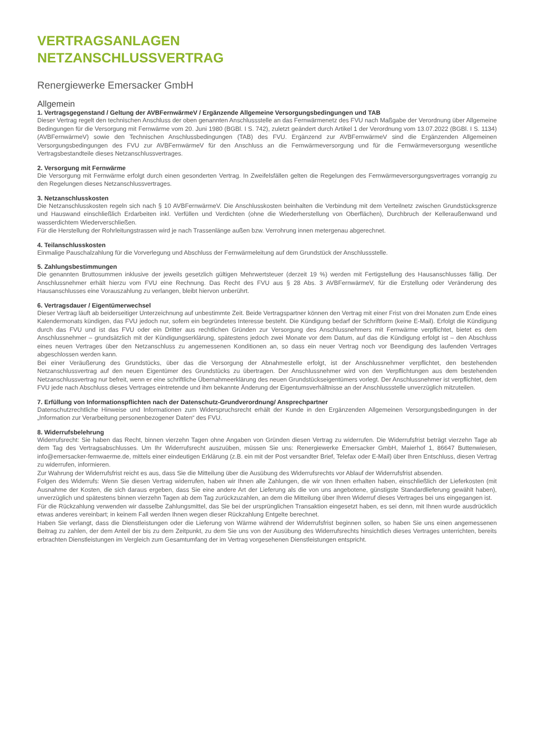VERTRAGSANLAGEN
NETZANSCHLUSSVERTRAG
Renergiewerke Emersacker GmbH
Allgemein
1. Vertragsgegenstand / Geltung der AVBFernwärmeV / Ergänzende Allgemeine Versorgungsbedingungen und TAB
Dieser Vertrag regelt den technischen Anschluss der oben genannten Anschlussstelle an das Fernwärmenetz des FVU nach Maßgabe der Verordnung über Allgemeine Bedingungen für die Versorgung mit Fernwärme vom 20. Juni 1980 (BGBl. I S. 742), zuletzt geändert durch Artikel 1 der Verordnung vom 13.07.2022 (BGBl. I S. 1134) (AVBFernwärmeV) sowie den Technischen Anschlussbedingungen (TAB) des FVU. Ergänzend zur AVBFernwärmeV sind die Ergänzenden Allgemeinen Versorgungsbedingungen des FVU zur AVBFernwärmeV für den Anschluss an die Fernwärmeversorgung und für die Fernwärmeversorgung wesentliche Vertragsbestandteile dieses Netzanschlussvertrages.
2. Versorgung mit Fernwärme
Die Versorgung mit Fernwärme erfolgt durch einen gesonderten Vertrag. In Zweifelsfällen gelten die Regelungen des Fernwärmeversorgungsvertrages vorrangig zu den Regelungen dieses Netzanschlussvertrages.
3. Netzanschlusskosten
Die Netzanschlusskosten regeln sich nach § 10 AVBFernwärmeV. Die Anschlusskosten beinhalten die Verbindung mit dem Verteilnetz zwischen Grundstücksgrenze und Hauswand einschließlich Erdarbeiten inkl. Verfüllen und Verdichten (ohne die Wiederherstellung von Oberflächen), Durchbruch der Kelleraußenwand und wasserdichtem Wiederverschließen.
Für die Herstellung der Rohrleitungstrassen wird je nach Trassenlänge außen bzw. Verrohrung innen metergenau abgerechnet.
4. Teilanschlusskosten
Einmalige Pauschalzahlung für die Vorverlegung und Abschluss der Fernwärmeleitung auf dem Grundstück der Anschlussstelle.
5. Zahlungsbestimmungen
Die genannten Bruttosummen inklusive der jeweils gesetzlich gültigen Mehrwertsteuer (derzeit 19 %) werden mit Fertigstellung des Hausanschlusses fällig. Der Anschlussnehmer erhält hierzu vom FVU eine Rechnung. Das Recht des FVU aus § 28 Abs. 3 AVBFernwärmeV, für die Erstellung oder Veränderung des Hausanschlusses eine Vorauszahlung zu verlangen, bleibt hiervon unberührt.
6. Vertragsdauer / Eigentümerwechsel
Dieser Vertrag läuft ab beiderseitiger Unterzeichnung auf unbestimmte Zeit. Beide Vertragspartner können den Vertrag mit einer Frist von drei Monaten zum Ende eines Kalendermonats kündigen, das FVU jedoch nur, sofern ein begründetes Interesse besteht. Die Kündigung bedarf der Schriftform (keine E-Mail). Erfolgt die Kündigung durch das FVU und ist das FVU oder ein Dritter aus rechtlichen Gründen zur Versorgung des Anschlussnehmers mit Fernwärme verpflichtet, bietet es dem Anschlussnehmer – grundsätzlich mit der Kündigungserklärung, spätestens jedoch zwei Monate vor dem Datum, auf das die Kündigung erfolgt ist – den Abschluss eines neuen Vertrages über den Netzanschluss zu angemessenen Konditionen an, so dass ein neuer Vertrag noch vor Beendigung des laufenden Vertrages abgeschlossen werden kann.
Bei einer Veräußerung des Grundstücks, über das die Versorgung der Abnahmestelle erfolgt, ist der Anschlussnehmer verpflichtet, den bestehenden Netzanschlussvertrag auf den neuen Eigentümer des Grundstücks zu übertragen. Der Anschlussnehmer wird von den Verpflichtungen aus dem bestehenden Netzanschlussvertrag nur befreit, wenn er eine schriftliche Übernahmeerklärung des neuen Grundstückseigentümers vorlegt. Der Anschlussnehmer ist verpflichtet, dem FVU jede nach Abschluss dieses Vertrages eintretende und ihm bekannte Änderung der Eigentumsverhältnisse an der Anschlussstelle unverzüglich mitzuteilen.
7. Erfüllung von Informationspflichten nach der Datenschutz-Grundverordnung/ Ansprechpartner
Datenschutzrechtliche Hinweise und Informationen zum Widerspruchsrecht erhält der Kunde in den Ergänzenden Allgemeinen Versorgungsbedingungen in der „Information zur Verarbeitung personenbezogener Daten“ des FVU.
8. Widerrufsbelehrung
Widerrufsrecht: Sie haben das Recht, binnen vierzehn Tagen ohne Angaben von Gründen diesen Vertrag zu widerrufen. Die Widerrufsfrist beträgt vierzehn Tage ab dem Tag des Vertragsabschlusses. Um Ihr Widerrufsrecht auszuüben, müssen Sie uns: Renergiewerke Emersacker GmbH, Maierhof 1, 86647 Buttenwiesen, info@emersacker-fernwaerme.de, mittels einer eindeutigen Erklärung (z.B. ein mit der Post versandter Brief, Telefax oder E-Mail) über Ihren Entschluss, diesen Vertrag zu widerrufen, informieren.
Zur Wahrung der Widerrufsfrist reicht es aus, dass Sie die Mitteilung über die Ausübung des Widerrufsrechts vor Ablauf der Widerrufsfrist absenden.
Folgen des Widerrufs: Wenn Sie diesen Vertrag widerrufen, haben wir Ihnen alle Zahlungen, die wir von Ihnen erhalten haben, einschließlich der Lieferkosten (mit Ausnahme der Kosten, die sich daraus ergeben, dass Sie eine andere Art der Lieferung als die von uns angebotene, günstigste Standardlieferung gewählt haben), unverzüglich und spätestens binnen vierzehn Tagen ab dem Tag zurückzuzahlen, an dem die Mitteilung über Ihren Widerruf dieses Vertrages bei uns eingegangen ist.
Für die Rückzahlung verwenden wir dasselbe Zahlungsmittel, das Sie bei der ursprünglichen Transaktion eingesetzt haben, es sei denn, mit Ihnen wurde ausdrücklich etwas anderes vereinbart; in keinem Fall werden Ihnen wegen dieser Rückzahlung Entgelte berechnet.
Haben Sie verlangt, dass die Dienstleistungen oder die Lieferung von Wärme während der Widerrufsfrist beginnen sollen, so haben Sie uns einen angemessenen Beitrag zu zahlen, der dem Anteil der bis zu dem Zeitpunkt, zu dem Sie uns von der Ausübung des Widerrufsrechts hinsichtlich dieses Vertrages unterrichten, bereits erbrachten Dienstleistungen im Vergleich zum Gesamtumfang der im Vertrag vorgesehenen Dienstleistungen entspricht.